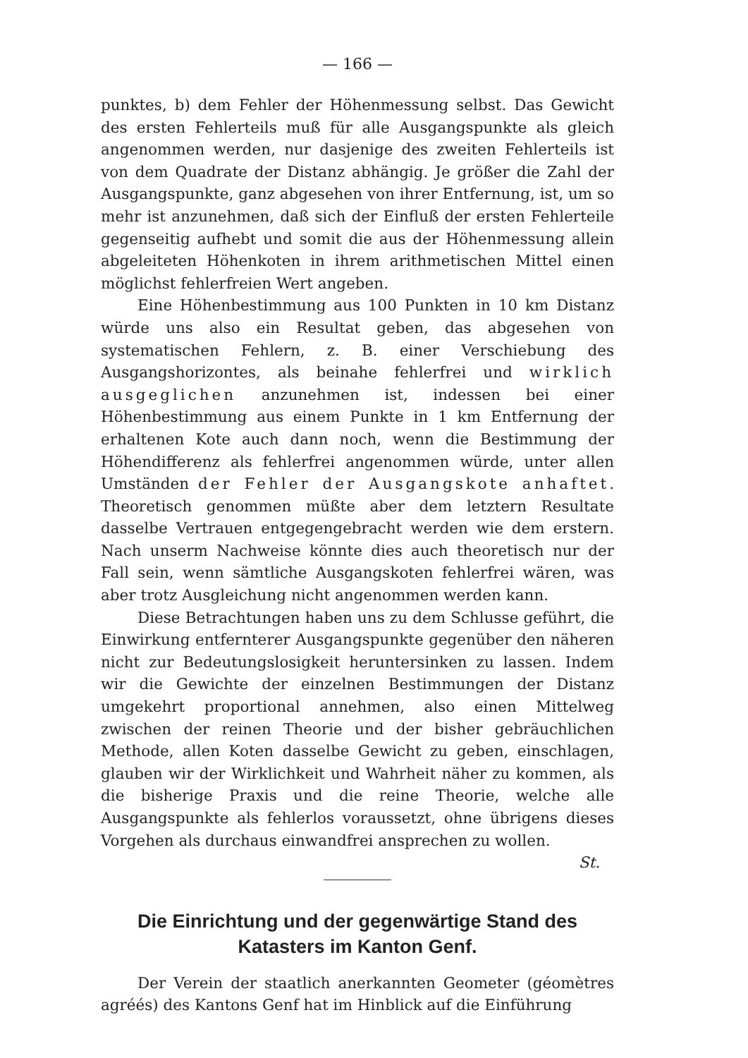— 166 —
punktes, b) dem Fehler der Höhenmessung selbst. Das Gewicht des ersten Fehlerteils muß für alle Ausgangspunkte als gleich angenommen werden, nur dasjenige des zweiten Fehlerteils ist von dem Quadrate der Distanz abhängig. Je größer die Zahl der Ausgangspunkte, ganz abgesehen von ihrer Entfernung, ist, um so mehr ist anzunehmen, daß sich der Einfluß der ersten Fehlerteile gegenseitig aufhebt und somit die aus der Höhenmessung allein abgeleiteten Höhenkoten in ihrem arithmetischen Mittel einen möglichst fehlerfreien Wert angeben.
Eine Höhenbestimmung aus 100 Punkten in 10 km Distanz würde uns also ein Resultat geben, das abgesehen von systematischen Fehlern, z. B. einer Verschiebung des Ausgangshorizontes, als beinahe fehlerfrei und wirklich ausgeglichen anzunehmen ist, indessen bei einer Höhenbestimmung aus einem Punkte in 1 km Entfernung der erhaltenen Kote auch dann noch, wenn die Bestimmung der Höhendifferenz als fehlerfrei angenommen würde, unter allen Umständen der Fehler der Ausgangskote anhaftet. Theoretisch genommen müßte aber dem letztern Resultate dasselbe Vertrauen entgegengebracht werden wie dem erstern. Nach unserm Nachweise könnte dies auch theoretisch nur der Fall sein, wenn sämtliche Ausgangskoten fehlerfrei wären, was aber trotz Ausgleichung nicht angenommen werden kann.
Diese Betrachtungen haben uns zu dem Schlusse geführt, die Einwirkung entfernterer Ausgangspunkte gegenüber den näheren nicht zur Bedeutungslosigkeit heruntersinken zu lassen. Indem wir die Gewichte der einzelnen Bestimmungen der Distanz umgekehrt proportional annehmen, also einen Mittelweg zwischen der reinen Theorie und der bisher gebräuchlichen Methode, allen Koten dasselbe Gewicht zu geben, einschlagen, glauben wir der Wirklichkeit und Wahrheit näher zu kommen, als die bisherige Praxis und die reine Theorie, welche alle Ausgangspunkte als fehlerlos voraussetzt, ohne übrigens dieses Vorgehen als durchaus einwandfrei ansprechen zu wollen.
St.
Die Einrichtung und der gegenwärtige Stand des Katasters im Kanton Genf.
Der Verein der staatlich anerkannten Geometer (géomètres agréés) des Kantons Genf hat im Hinblick auf die Einführung